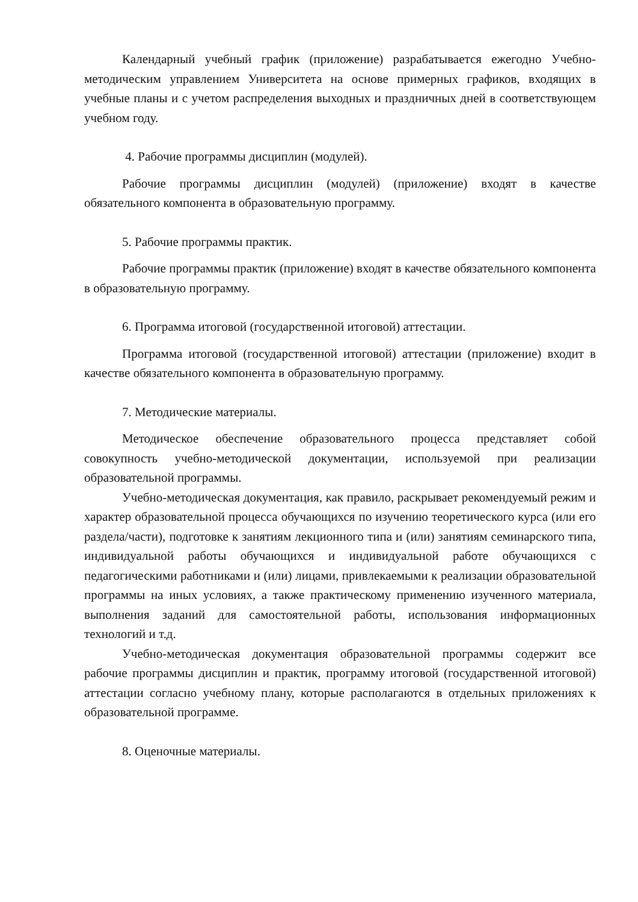Календарный учебный график (приложение) разрабатывается ежегодно Учебно-методическим управлением Университета на основе примерных графиков, входящих в учебные планы и с учетом распределения выходных и праздничных дней в соответствующем учебном году.
4. Рабочие программы дисциплин (модулей).
Рабочие программы дисциплин (модулей) (приложение) входят в качестве обязательного компонента в образовательную программу.
5. Рабочие программы практик.
Рабочие программы практик (приложение) входят в качестве обязательного компонента в образовательную программу.
6. Программа итоговой (государственной итоговой) аттестации.
Программа итоговой (государственной итоговой) аттестации (приложение) входит в качестве обязательного компонента в образовательную программу.
7. Методические материалы.
Методическое обеспечение образовательного процесса представляет собой совокупность учебно-методической документации, используемой при реализации образовательной программы.
Учебно-методическая документация, как правило, раскрывает рекомендуемый режим и характер образовательной процесса обучающихся по изучению теоретического курса (или его раздела/части), подготовке к занятиям лекционного типа и (или) занятиям семинарского типа, индивидуальной работы обучающихся и индивидуальной работе обучающихся с педагогическими работниками и (или) лицами, привлекаемыми к реализации образовательной программы на иных условиях, а также практическому применению изученного материала, выполнения заданий для самостоятельной работы, использования информационных технологий и т.д.
Учебно-методическая документация образовательной программы содержит все рабочие программы дисциплин и практик, программу итоговой (государственной итоговой) аттестации согласно учебному плану, которые располагаются в отдельных приложениях к образовательной программе.
8. Оценочные материалы.